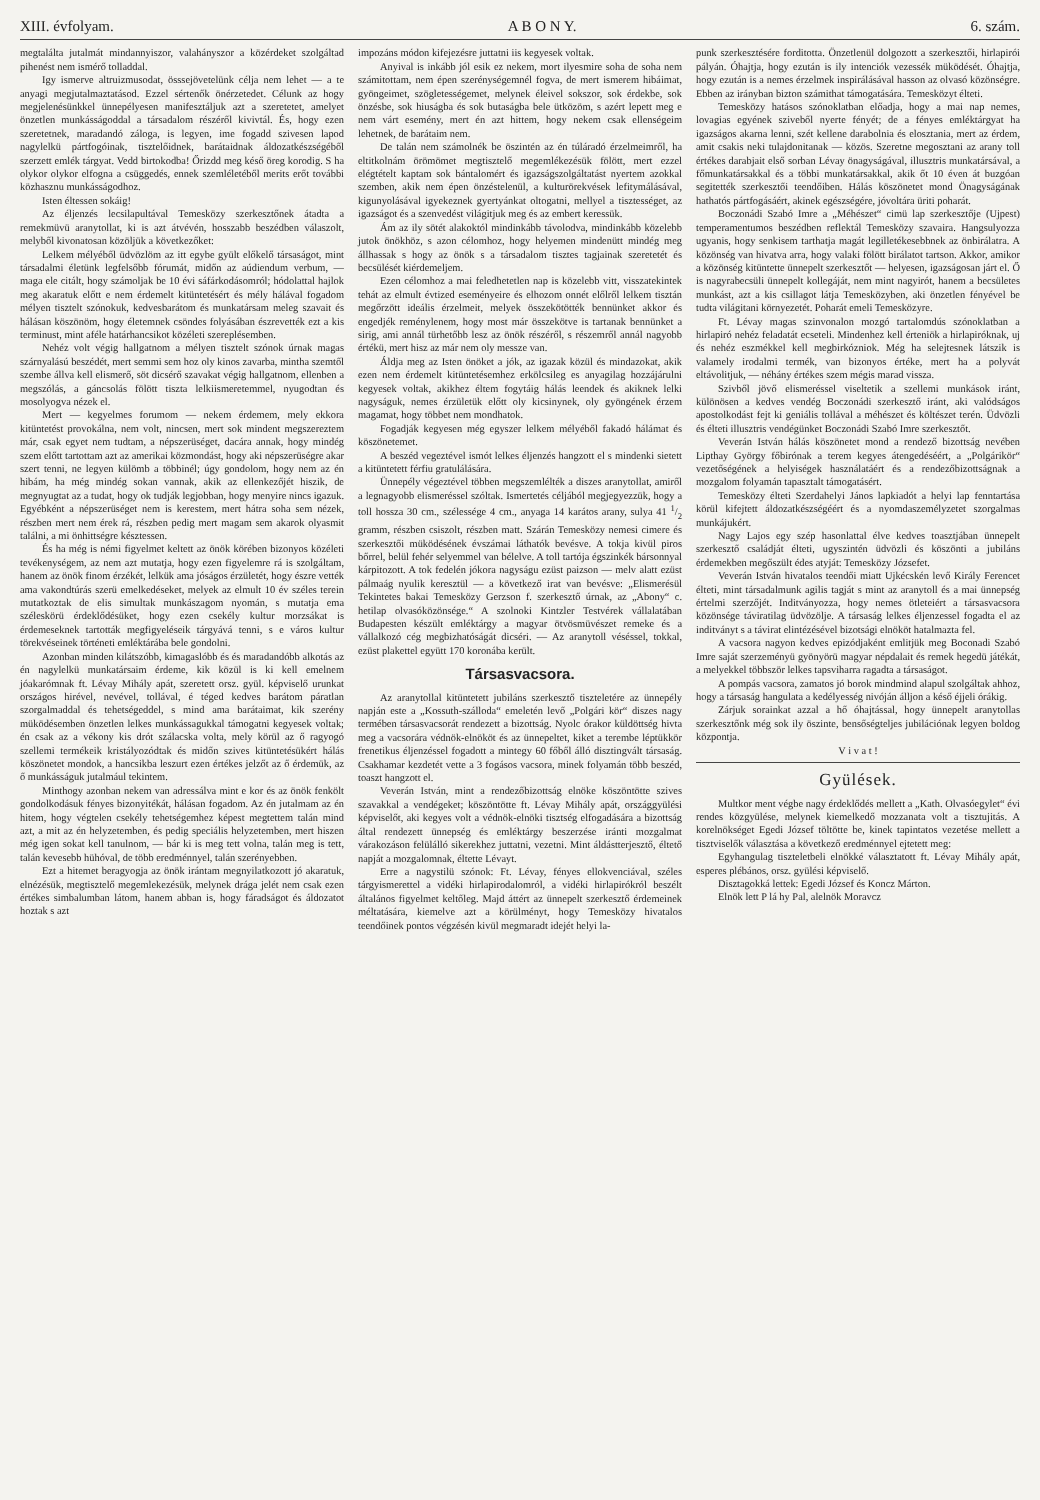XIII. évfolyam. A B O N Y. 6. szám.
megtalálta jutalmát mindannyiszor, valahányszor a közérdeket szolgáltad pihenést nem ismérő tolladdal.
Igy ismerve altruizmusodat, össsejövetelünk célja nem lehet — a te anyagi megjutalmaztatásod. Ezzel sértenők önérzetedet. Célunk az hogy megjelenésünkkel ünnepélyesen manifesztáljuk azt a szeretetet, amelyet önzetlen munkásságoddal a társadalom részéről kivivtál. És, hogy ezen szeretetnek, maradandó záloga, is legyen, ime fogadd szivesen lapod nagylelkü pártfogóinak, tisztelőidnek, barátaidnak áldozatkészségéből szerzett emlék tárgyat. Vedd birtokodba! Őrizdd meg késő öreg korodig. S ha olykor olykor elfogna a csüggedés, ennek szemléletéből merits erőt további közhasznu munkásságodhoz.
Isten éltessen sokáig!
Az éljenzés lecsilapultával Temesközy szerkesztőnek átadta a remekmüvü aranytollat, ki is azt átvévén, hosszabb beszédben válaszolt, melyből kivonatosan közöljük a következőket:
Lelkem mélyéből üdvözlöm az itt egybe gyült előkelő társaságot, mint társadalmi életünk legfelsőbb fórumát, midőn az aúdiendum verbum, — maga ele citált, hogy számoljak be 10 évi sáfárkodásomról; hódolattal hajlok meg akaratuk előtt e nem érdemelt kitüntetésért és mély hálával fogadom mélyen tisztelt szónokuk, kedvesbarátom és munkatársam meleg szavait és hálásan köszönöm, hogy életemnek csöndes folyásában észrevették ezt a kis terminust, mint aféle határhancsikot közéleti szereplésemben.
Nehéz volt végig hallgatnom a mélyen tisztelt szónok úrnak magas szárnyalású beszédét, mert semmi sem hoz oly kinos zavarba, mintha szemtől szembe állva kell elismerő, söt dicsérő szavakat végig hallgatnom, ellenben a megszólás, a gáncsolás fölött tiszta lelkiismeretemmel, nyugodtan és mosolyogva nézek el.
Mert — kegyelmes forumom — nekem érdemem, mely ekkora kitüntetést provokálna, nem volt, nincsen, mert sok mindent megszereztem már, csak egyet nem tudtam, a népszerüséget, dacára annak, hogy mindég szem előtt tartottam azt az amerikai közmondást, hogy aki népszerüségre akar szert tenni, ne legyen külömb a többinél; úgy gondolom, hogy nem az én hibám, ha még mindég sokan vannak, akik az ellenkezőjét hiszik, de megnyugtat az a tudat, hogy ok tudják legjobban, hogy menyire nincs igazuk. Egyébként a népszerüséget nem is kerestem, mert hátra soha sem nézek, részben mert nem érek rá, részben pedig mert magam sem akarok olyasmit találni, a mi önhittségre késztessen.
És ha még is némi figyelmet keltett az önök körében bizonyos közéleti tevékenységem, az nem azt mutatja, hogy ezen figyelemre rá is szolgáltam, hanem az önök finom érzékét, lelkük ama jóságos érzületét, hogy észre vették ama vakondtúrás szerü emelkedéseket, melyek az elmult 10 év széles terein mutatkoztak de elis simultak munkászagom nyomán, s mutatja ema széleskörü érdeklődésüket, hogy ezen csekély kultur morzsákat is érdemeseknek tartották megfigyeléseik tárgyává tenni, s e város kultur törekvéseinek történeti emléktárába bele gondolni.
Azonban minden kilátszóbb, kimagaslóbb és és maradandóbb alkotás az én nagylelkü munkatársaim érdeme, kik közül is ki kell emelnem jóakarómnak ft. Lévay Mihály apát, szeretett orsz. gyül. képviselő urunkat országos hirével, nevével, tollával, é téged kedves barátom páratlan szorgalmaddal és tehetségeddel, s mind ama barátaimat, kik szerény müködésemben önzetlen lelkes munkássagukkal támogatni kegyesek voltak; én csak az a vékony kis drót szálacska volta, mely körül az ő ragyogó szellemi termékeik kristályozódtak és midőn szives kitüntetésükért hálás köszönetet mondok, a hancsikba leszurt ezen értékes jelzőt az ő érdemük, az ő munkásságuk jutalmául tekintem.
Minthogy azonban nekem van adressálva mint e kor és az önök fenkölt gondolkodásuk fényes bizonyitékát, hálásan fogadom. Az én jutalmam az én hitem, hogy végtelen csekély tehetségemhez képest megtettem talán mind azt, a mit az én helyzetemben, és pedig speciális helyzetemben, mert hiszen még igen sokat kell tanulnom, — bár ki is meg tett volna, talán meg is tett, talán kevesebb hühóval, de több eredménnyel, talán szerényebben.
Ezt a hitemet beragyogja az önök irántam megnyilatkozott jó akaratuk, elnézésük, megtisztelő megemlekezésük, melynek drága jelét nem csak ezen értékes simbalumban látom, hanem abban is, hogy fáradságot és áldozatot hoztak s azt
impozáns módon kifejezésre juttatni iis kegyesek voltak.
Anyival is inkább jól esik ez nekem, mort ilyesmire soha de soha nem számitottam, nem épen szerénységemnél fogva, de mert ismerem hibáimat, gyöngeimet, szögletességemet, melynek éleivel sokszor, sok érdekbe, sok önzésbe, sok hiuságba és sok butaságba bele ütközöm, s azért lepett meg e nem várt esemény, mert én azt hittem, hogy nekem csak ellenségeim lehetnek, de barátaim nem.
De talán nem számolnék be öszintén az én túláradó érzelmeimről, ha eltitkolnám örömömet megtisztelő megemlékezésük fölött, mert ezzel elégtételt kaptam sok bántalomért és igazságszolgáltatást nyertem azokkal szemben, akik nem épen önzéstelenül, a kulturörekvések lefitymálásával, kigunyolásával igyekeznek gyertyánkat oltogatni, mellyel a tisztességet, az igazságot és a szenvedést világitjuk meg és az embert keressük.
Ám az ily sötét alakoktól mindinkább távolodva, mindinkább közelebb jutok önökhöz, s azon célomhoz, hogy helyemen mindenütt mindég meg állhassak s hogy az önök s a társadalom tisztes tagjainak szeretetét és becsülését kiérdemeljem.
Ezen célomhoz a mai feledhetetlen nap is közelebb vitt, visszatekintek tehát az elmult évtized eseményeire és elhozom onnét előlről lelkem tisztán megőrzött ideális érzelmeit, melyek összekötötték bennünket akkor és engedjék reménylenem, hogy most már összekötve is tartanak bennünket a sirig, ami annál türhetőbb lesz az önök részéről, s részemről annál nagyobb értékü, mert hisz az már nem oly messze van.
Áldja meg az Isten önöket a jók, az igazak közül és mindazokat, akik ezen nem érdemelt kitüntetésemhez erkölcsileg es anyagilag hozzájárulni kegyesek voltak, akikhez éltem fogytáig hálás leendek és akiknek lelki nagyságuk, nemes érzületük előtt oly kicsinynek, oly gyöngének érzem magamat, hogy többet nem mondhatok.
Fogadják kegyesen még egyszer lelkem mélyéből fakadó hálámat és köszönetemet.
A beszéd vegeztével ismót lelkes éljenzés hangzott el s mindenki sietett a kitüntetett férfiu gratulálására.
Ünnepély végeztével többen megszemlélték a diszes aranytollat, amiről a legnagyobb elismeréssel szóltak. Ismertetés céljából megjegyezzük, hogy a toll hossza 30 cm., szélessége 4 cm., anyaga 14 karátos arany, sulya 41 1/2 gramm, részben csiszolt, részben matt. Szárán Temesközy nemesi cimere és szerkesztői müködésének évszámai láthatók bevésve. A tokja kivül piros bőrrel, belül fehér selyemmel van bélelve. A toll tartója égszinkék bársonnyal kárpitozott. A tok fedelén jókora nagyságu ezüst paizson — melv alatt ezüst pálmaág nyulik keresztül — a következő irat van bevésve: „Elismerésül Tekintetes bakai Temesközy Gerzson f. szerkesztő úrnak, az „Abony“ c. hetilap olvasóközönsége.“ A szolnoki Kintzler Testvérek vállalatában Budapesten készült emléktárgy a magyar ötvösmüvészet remeke és a vállalkozó cég megbizhatóságát dicséri. — Az aranytoll véséssel, tokkal, ezüst plakettel együtt 170 koronába került.
Társasvacsora.
Az aranytollal kitüntetett jubiláns szerkesztő tiszteletére az ünnepély napján este a „Kossuth-szálloda“ emeletén levő „Polgári kör“ diszes nagy termében társasvacsorát rendezett a bizottság. Nyolc órakor küldöttség hivta meg a vacsorára védnök-elnököt és az ünnepeltet, kiket a terembe léptükkör frenetikus éljenzéssel fogadott a mintegy 60 főből álló disztingvált társaság. Csakhamar kezdetét vette a 3 fogásos vacsora, minek folyamán több beszéd, toaszt hangzott el.
Veverán István, mint a rendezőbizottság elnöke köszöntötte szives szavakkal a vendégeket; köszöntötte ft. Lévay Mihály apát, országgyülési képviselőt, aki kegyes volt a védnök-elnöki tisztség elfogadására a bizottság által rendezett ünnepség és emléktárgy beszerzése iránti mozgalmat várakozáson felülálló sikerekhez juttatni, vezetni. Mint áldástterjesztő, éltető napját a mozgalomnak, éltette Lévayt.
Erre a nagystilü szónok: Ft. Lévay, fényes ellokvenciával, széles tárgyismerettel a vidéki hirlapirodalomról, a vidéki hirlapirókról beszélt általános figyelmet keltőleg. Majd áttért az ünnepelt szerkesztő érdemeinek méltatására, kiemelve azt a körülményt, hogy Temesközy hivatalos teendőinek pontos végzésén kivül megmaradt idejét helyi la-
punk szerkesztésére forditotta. Önzetlenül dolgozott a szerkesztői, hirlapirói pályán. Óhajtja, hogy ezután is ily intenciók vezessék müködését. Óhajtja, hogy ezután is a nemes érzelmek inspirálásával hasson az olvasó közönségre. Ebben az irányban bizton számithat támogatására. Temesközyt élteti.
Temesközy hatásos szónoklatban előadja, hogy a mai nap nemes, lovagias egyének sziveből nyerte fényét; de a fényes emléktárgyat ha igazságos akarna lenni, szét kellene darabolnia és elosztania, mert az érdem, amit csakis neki tulajdonitanak — közös. Szeretne megosztani az arany toll értékes darabjait első sorban Lévay önagyságával, illusztris munkatársával, a főmunkatársakkal és a többi munkatársakkal, akik őt 10 éven át buzgóan segitették szerkesztői teendőiben. Hálás köszönetet mond Önagyságának hathatós pártfogásáért, akinek egészségére, jóvoltára üriti poharát.
Boczonádi Szabó Imre a „Méhészet“ cimü lap szerkesztője (Ujpest) temperamentumos beszédben reflektál Temesközy szavaira. Hangsulyozza ugyanis, hogy senkisem tarthatja magát legilletékesebbnek az önbirálatra. A közönség van hivatva arra, hogy valaki fölött birálatot tartson. Akkor, amikor a közönség kitüntette ünnepelt szerkesztőt — helyesen, igazságosan járt el. Ő is nagyrabecsüli ünnepelt kollegáját, nem mint nagyirót, hanem a becsületes munkást, azt a kis csillagot látja Temesközyben, aki önzetlen fényével be tudta világitani környezetét. Poharát emeli Temesközyre.
Ft. Lévay magas szinvonalon mozgó tartalomdús szónoklatban a hirlapiró nehéz feladatát ecseteli. Mindenhez kell érteniök a hirlapiróknak, uj és nehéz eszmékkel kell megbirkózniok. Még ha selejtesnek látszik is valamely irodalmi termék, van bizonyos értéke, mert ha a polyvát eltávolitjuk, — néhány értékes szem mégis marad vissza.
Szivből jövő elismeréssel viseltetik a szellemi munkások iránt, különösen a kedves vendég Boczonádi szerkesztő iránt, aki valódságos apostolkodást fejt ki geniális tollával a méhészet és költészet terén. Üdvözli és élteti illusztris vendégünket Boczonádi Szabó Imre szerkesztőt.
Veverán István hálás köszönetet mond a rendező bizottság nevében Lipthay György főbirónak a terem kegyes átengedéséért, a „Polgárikör“ vezetőségének a helyiségek használatáért és a rendezőbizottságnak a mozgalom folyamán tapasztalt támogatásért.
Temesközy élteti Szerdahelyi János lapkiadót a helyi lap fenntartása körül kifejtett áldozatkészségéért és a nyomdaszemélyzetet szorgalmas munkájukért.
Nagy Lajos egy szép hasonlattal élve kedves toasztjában ünnepelt szerkesztő családját élteti, ugyszintén üdvözli és köszönti a jubiláns érdemekben megőszült édes atyját: Temesközy Józsefet.
Veverán István hivatalos teendői miatt Ujkécskén levő Király Ferencet élteti, mint társadalmunk agilis tagját s mint az aranytoll és a mai ünnepség értelmi szerzőjét. Inditványozza, hogy nemes ötleteiért a társasvacsora közönsége táviratilag üdvözölje. A társaság lelkes éljenzessel fogadta el az inditványt s a távirat elintézésével bizotsági elnököt hatalmazta fel.
A vacsora nagyon kedves epizódjaként emlitjük meg Boconadi Szabó Imre saját szerzeményü gyönyörü magyar népdalait és remek hegedü játékát, a melyekkel többször lelkes tapsviharra ragadta a társaságot.
A pompás vacsora, zamatos jó borok mindmind alapul szolgáltak ahhoz, hogy a társaság hangulata a kedélyesség nivóján álljon a késő éjjeli órákig.
Zárjuk sorainkat azzal a hő óhajtással, hogy ünnepelt aranytollas szerkesztőnk még sok ily öszinte, bensőségteljes jubilációnak legyen boldog központja.
V i v a t !
Gyülések.
Multkor ment végbe nagy érdeklődés mellett a „Kath. Olvasóegylet“ évi rendes közgyülése, melynek kiemelkedő mozzanata volt a tisztujitás. A korelnökséget Egedi József töltötte be, kinek tapintatos vezetése mellett a tisztviselők választása a következő eredménnyel ejtetett meg:
Egyhangulag tiszteletbeli elnökké választatott ft. Lévay Mihály apát, esperes plébános, orsz. gyülési képviselő.
Disztagokká lettek: Egedi József és Koncz Márton.
Elnök lett P lá hy Pal, alelnök Moravcz